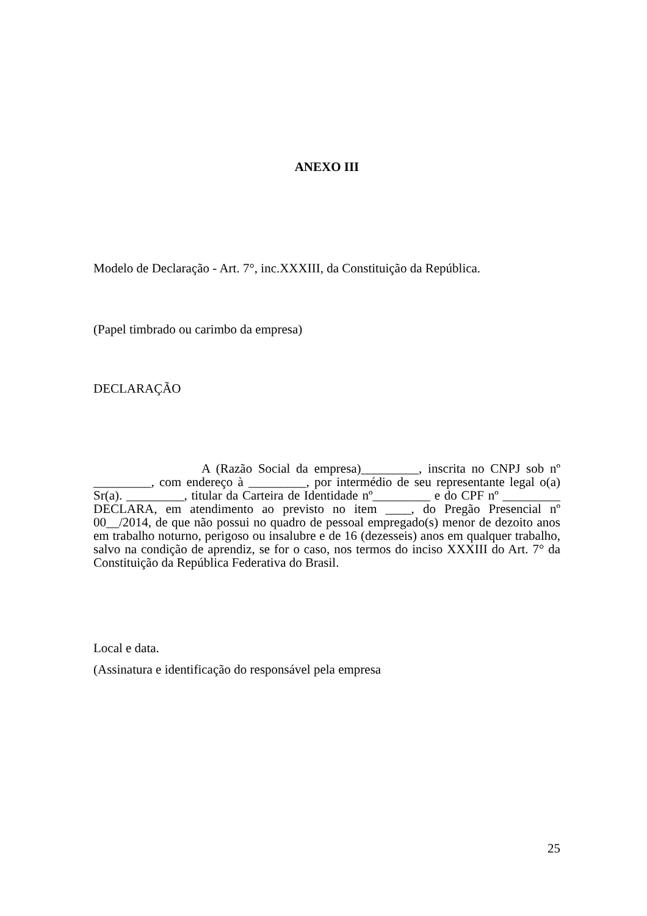ANEXO III
Modelo de Declaração - Art. 7°, inc.XXXIII, da Constituição da República.
(Papel timbrado ou carimbo da empresa)
DECLARAÇÃO
A (Razão Social da empresa)_________, inscrita no CNPJ sob nº _________, com endereço à _________, por intermédio de seu representante legal o(a) Sr(a). _________, titular da Carteira de Identidade nº_________ e do CPF nº _________ DECLARA, em atendimento ao previsto no item ____, do Pregão Presencial nº 00__/2014, de que não possui no quadro de pessoal empregado(s) menor de dezoito anos em trabalho noturno, perigoso ou insalubre e de 16 (dezesseis) anos em qualquer trabalho, salvo na condição de aprendiz, se for o caso, nos termos do inciso XXXIII do Art. 7° da Constituição da República Federativa do Brasil.
Local e data.
(Assinatura e identificação do responsável pela empresa
25